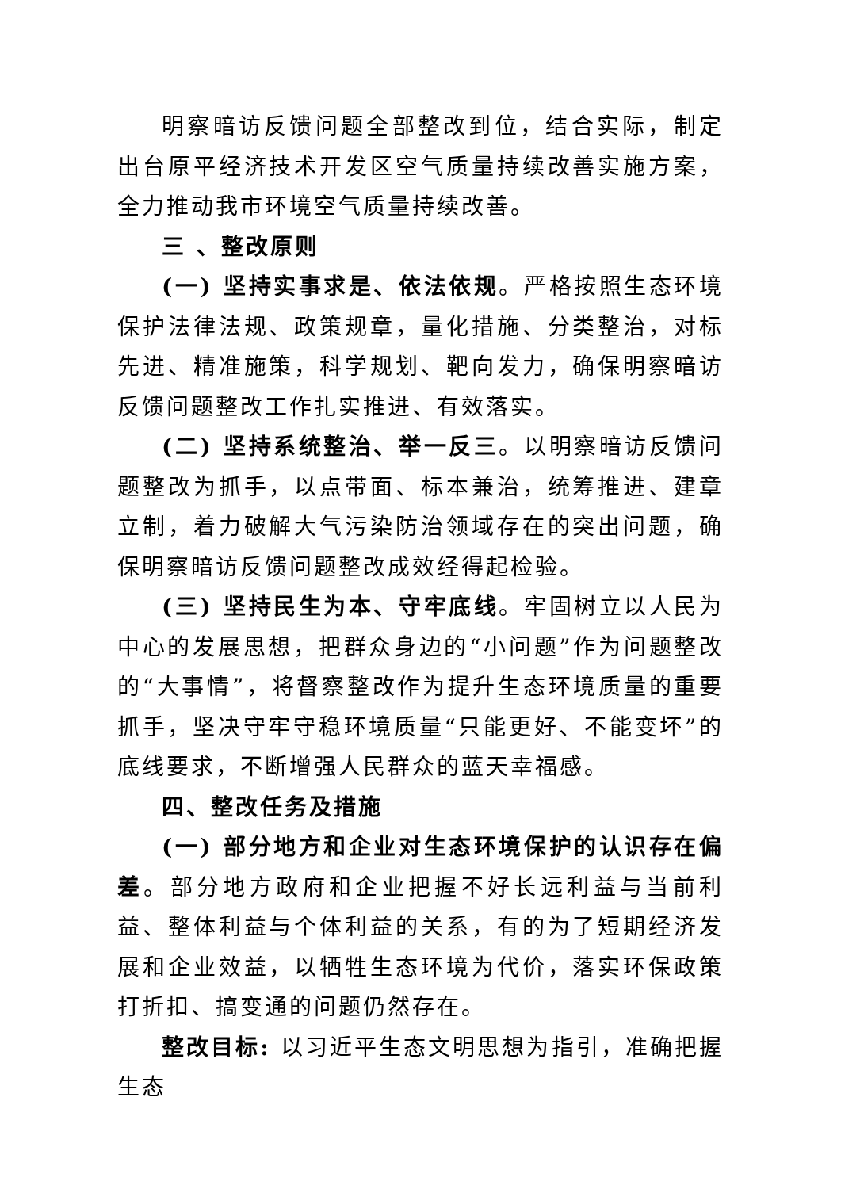明察暗访反馈问题全部整改到位，结合实际，制定出台原平经济技术开发区空气质量持续改善实施方案，全力推动我市环境空气质量持续改善。
三 、整改原则
(一) 坚持实事求是、依法依规。严格按照生态环境保护法律法规、政策规章，量化措施、分类整治，对标先进、精准施策，科学规划、靶向发力，确保明察暗访反馈问题整改工作扎实推进、有效落实。
(二) 坚持系统整治、举一反三。以明察暗访反馈问题整改为抓手，以点带面、标本兼治，统筹推进、建章立制，着力破解大气污染防治领域存在的突出问题，确保明察暗访反馈问题整改成效经得起检验。
(三) 坚持民生为本、守牢底线。牢固树立以人民为中心的发展思想，把群众身边的“小问题”作为问题整改的“大事情”，将督察整改作为提升生态环境质量的重要抓手，坚决守牢守稳环境质量“只能更好、不能变坏”的底线要求，不断增强人民群众的蓝天幸福感。
四、整改任务及措施
(一) 部分地方和企业对生态环境保护的认识存在偏差。部分地方政府和企业把握不好长远利益与当前利益、整体利益与个体利益的关系，有的为了短期经济发展和企业效益，以牺牲生态环境为代价，落实环保政策打折扣、搞变通的问题仍然存在。
整改目标: 以习近平生态文明思想为指引，准确把握生态